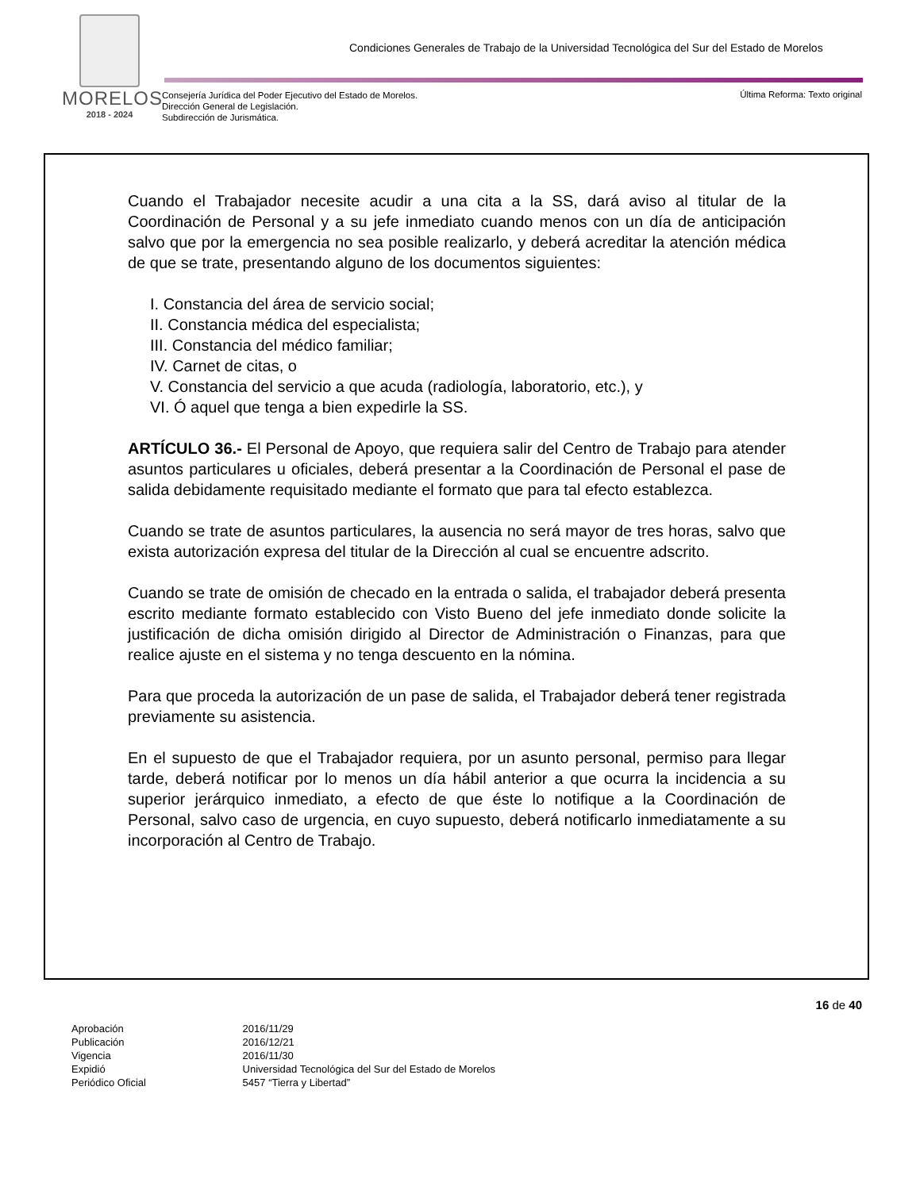MORELOS
2018 - 2024
Condiciones Generales de Trabajo de la Universidad Tecnológica del Sur del Estado de Morelos
Consejería Jurídica del Poder Ejecutivo del Estado de Morelos.
Dirección General de Legislación.
Subdirección de Jurismática.
Última Reforma: Texto original
Cuando el Trabajador necesite acudir a una cita a la SS, dará aviso al titular de la Coordinación de Personal y a su jefe inmediato cuando menos con un día de anticipación salvo que por la emergencia no sea posible realizarlo, y deberá acreditar la atención médica de que se trate, presentando alguno de los documentos siguientes:
I. Constancia del área de servicio social;
II. Constancia médica del especialista;
III. Constancia del médico familiar;
IV. Carnet de citas, o
V. Constancia del servicio a que acuda (radiología, laboratorio, etc.), y
VI. Ó aquel que tenga a bien expedirle la SS.
ARTÍCULO 36.- El Personal de Apoyo, que requiera salir del Centro de Trabajo para atender asuntos particulares u oficiales, deberá presentar a la Coordinación de Personal el pase de salida debidamente requisitado mediante el formato que para tal efecto establezca.
Cuando se trate de asuntos particulares, la ausencia no será mayor de tres horas, salvo que exista autorización expresa del titular de la Dirección al cual se encuentre adscrito.
Cuando se trate de omisión de checado en la entrada o salida, el trabajador deberá presenta escrito mediante formato establecido con Visto Bueno del jefe inmediato donde solicite la justificación de dicha omisión dirigido al Director de Administración o Finanzas, para que realice ajuste en el sistema y no tenga descuento en la nómina.
Para que proceda la autorización de un pase de salida, el Trabajador deberá tener registrada previamente su asistencia.
En el supuesto de que el Trabajador requiera, por un asunto personal, permiso para llegar tarde, deberá notificar por lo menos un día hábil anterior a que ocurra la incidencia a su superior jerárquico inmediato, a efecto de que éste lo notifique a la Coordinación de Personal, salvo caso de urgencia, en cuyo supuesto, deberá notificarlo inmediatamente a su incorporación al Centro de Trabajo.
16 de 40
Aprobación 2016/11/29
Publicación 2016/12/21
Vigencia 2016/11/30
Expidió Universidad Tecnológica del Sur del Estado de Morelos
Periódico Oficial 5457 “Tierra y Libertad”